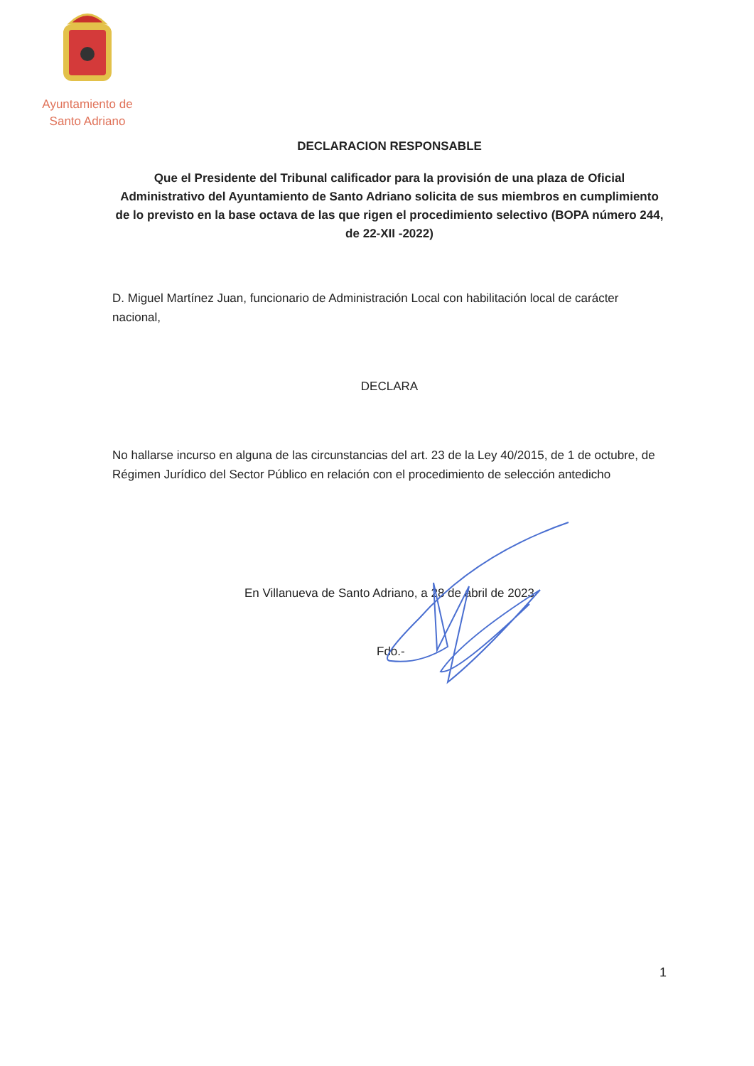Ayuntamiento de
Santo Adriano
DECLARACION RESPONSABLE
Que el Presidente del Tribunal calificador para la provisión de una plaza de Oficial Administrativo del Ayuntamiento de Santo Adriano solicita de sus miembros en cumplimiento de lo previsto en la base octava de las que rigen el procedimiento selectivo (BOPA número 244, de 22-XII -2022)
D. Miguel Martínez Juan, funcionario de Administración Local con habilitación local de carácter nacional,
DECLARA
No hallarse incurso en alguna de las circunstancias del art. 23 de la Ley 40/2015, de 1 de octubre, de Régimen Jurídico del Sector Público en relación con el procedimiento de selección antedicho
En Villanueva de Santo Adriano, a 28 de abril de 2023
Fdo.-
1